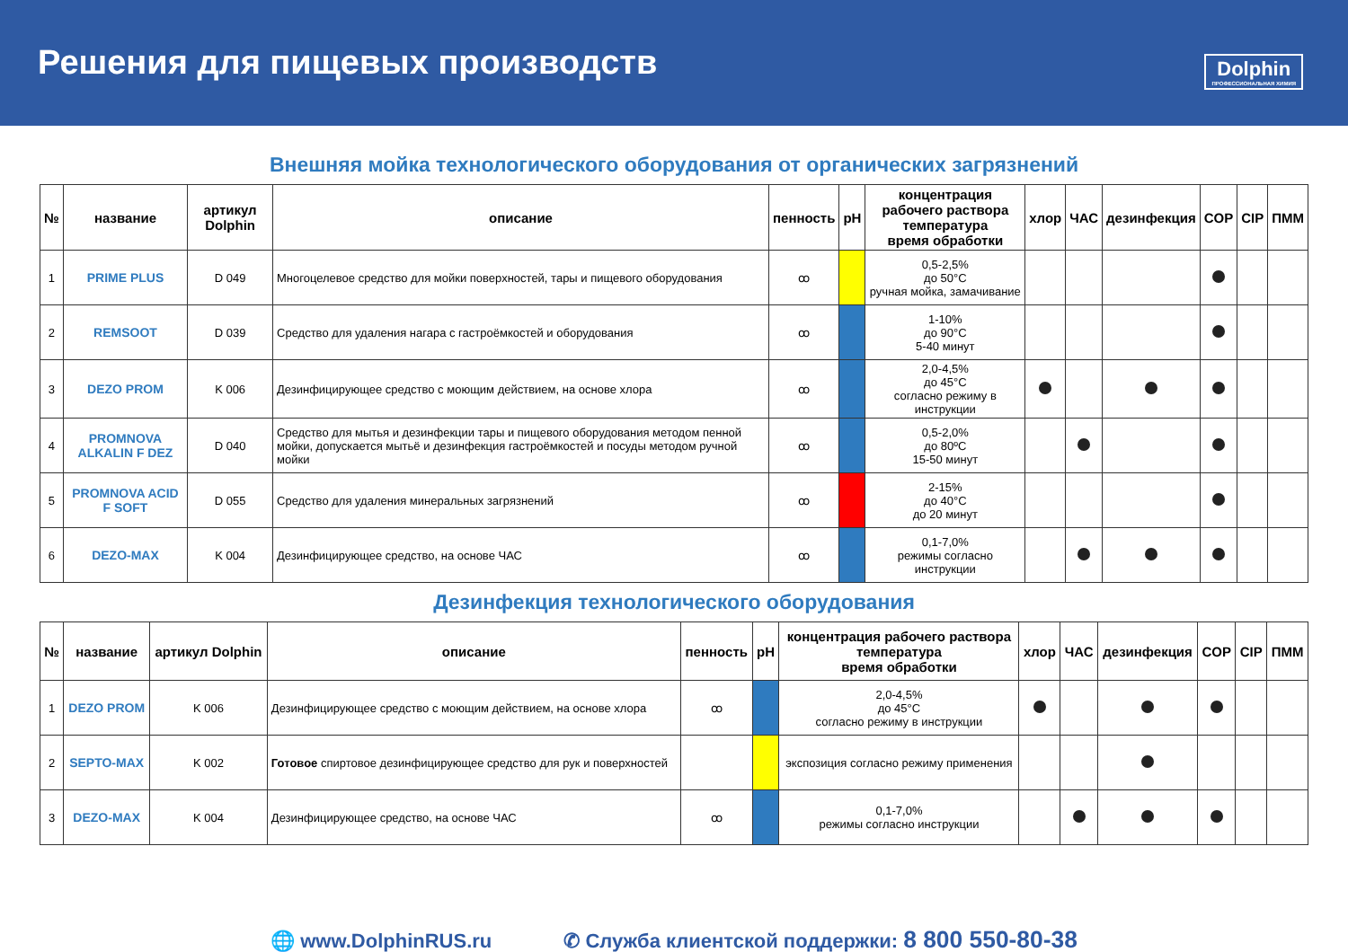Решения для пищевых производств
Dolphin
ПРОФЕССИОНАЛЬНАЯ ХИМИЯ
Внешняя мойка технологического оборудования от органических загрязнений
| № | название | артикул Dolphin | описание | пенность | pH | концентрация рабочего раствора температура время обработки | хлор | ЧАС | дезинфекция | COP | CIP | ПММ |
| --- | --- | --- | --- | --- | --- | --- | --- | --- | --- | --- | --- | --- |
| 1 | PRIME PLUS | D 049 | Многоцелевое средство для мойки поверхностей, тары и пищевого оборудования | ꝏ | | 0,5-2,5% до 50°C ручная мойка, замачивание | | | | | | |
| 2 | REMSOOT | D 039 | Средство для удаления нагара с гастроёмкостей и оборудования | ꝏ | | 1-10% до 90°C 5-40 минут | | | | | | |
| 3 | DEZO PROM | K 006 | Дезинфицирующее средство с моющим действием, на основе хлора | ꝏ | | 2,0-4,5% до 45°C согласно режиму в инструкции | | | | | | |
| 4 | PROMNOVA ALKALIN F DEZ | D 040 | Средство для мытья и дезинфекции тары и пищевого оборудования методом пенной мойки, допускается мытьё и дезинфекция гастроёмкостей и посуды методом ручной мойки | ꝏ | | 0,5-2,0% до 80ºC 15-50 минут | | | | | | |
| 5 | PROMNOVA ACID F SOFT | D 055 | Средство для удаления минеральных загрязнений | ꝏ | | 2-15% до 40°C до 20 минут | | | | | | |
| 6 | DEZO-MAX | K 004 | Дезинфицирующее средство, на основе ЧАС | ꝏ | | 0,1-7,0% режимы согласно инструкции | | | | | | |
Дезинфекция технологического оборудования
| № | название | артикул Dolphin | описание | пенность | pH | концентрация рабочего раствора температура время обработки | хлор | ЧАС | дезинфекция | COP | CIP | ПММ |
| --- | --- | --- | --- | --- | --- | --- | --- | --- | --- | --- | --- | --- |
| 1 | DEZO PROM | K 006 | Дезинфицирующее средство с моющим действием, на основе хлора | ꝏ | | 2,0-4,5% до 45°C согласно режиму в инструкции | | | | | | |
| 2 | SEPTO-MAX | K 002 | Готовое спиртовое дезинфицирующее средство для рук и поверхностей | | | экспозиция согласно режиму применения | | | | | | |
| 3 | DEZO-MAX | K 004 | Дезинфицирующее средство, на основе ЧАС | ꝏ | | 0,1-7,0% режимы согласно инструкции | | | | | | |
🌐 www.DolphinRUS.ru ✆ Служба клиентской поддержки: 8 800 550-80-38